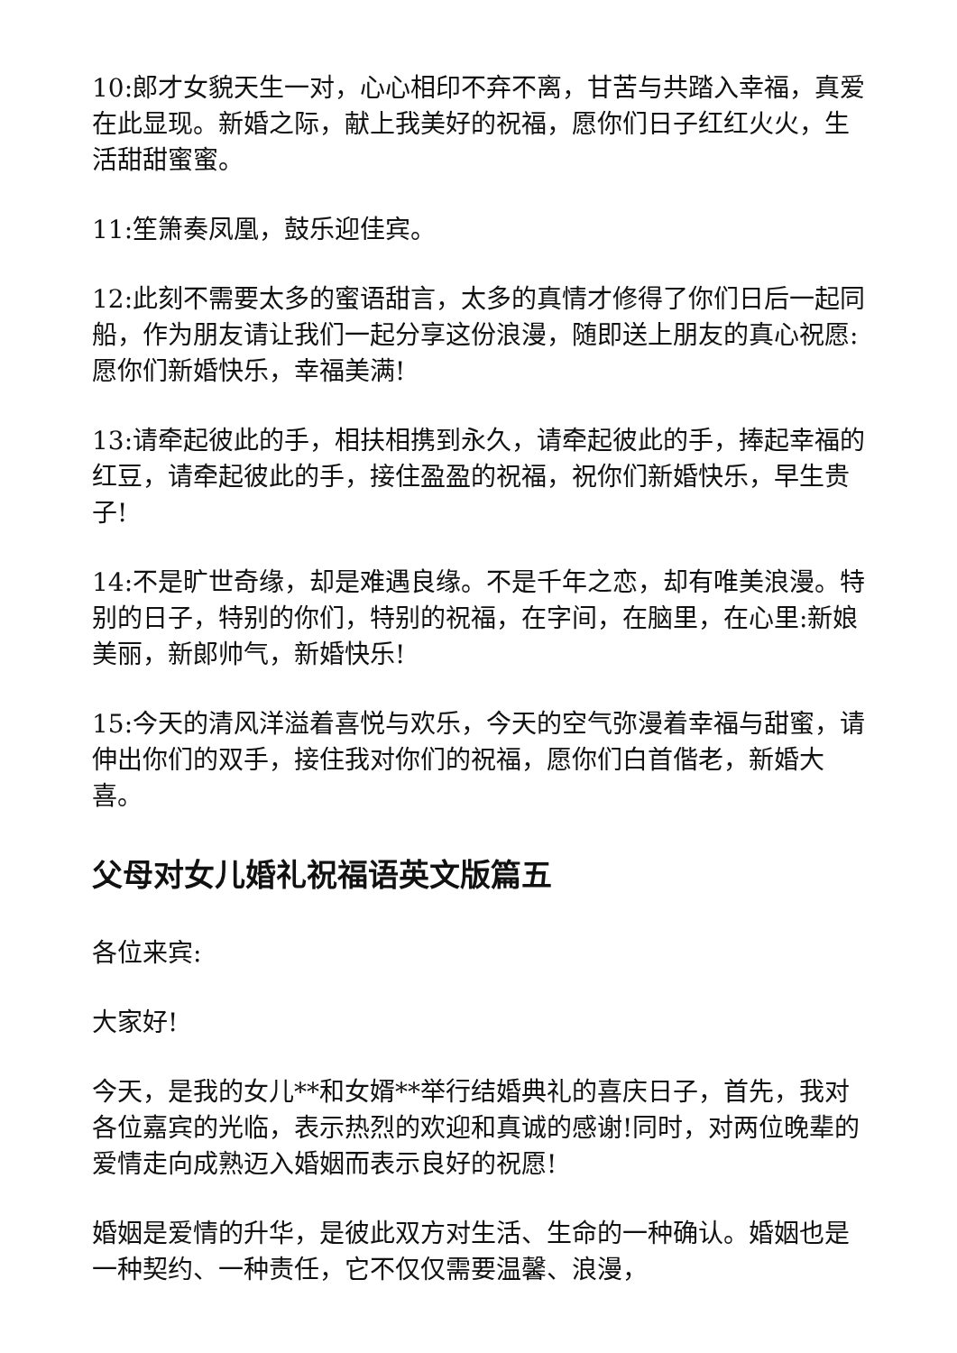10:郎才女貌天生一对，心心相印不弃不离，甘苦与共踏入幸福，真爱在此显现。新婚之际，献上我美好的祝福，愿你们日子红红火火，生活甜甜蜜蜜。
11:笙箫奏凤凰，鼓乐迎佳宾。
12:此刻不需要太多的蜜语甜言，太多的真情才修得了你们日后一起同船，作为朋友请让我们一起分享这份浪漫，随即送上朋友的真心祝愿:愿你们新婚快乐，幸福美满!
13:请牵起彼此的手，相扶相携到永久，请牵起彼此的手，捧起幸福的红豆，请牵起彼此的手，接住盈盈的祝福，祝你们新婚快乐，早生贵子!
14:不是旷世奇缘，却是难遇良缘。不是千年之恋，却有唯美浪漫。特别的日子，特别的你们，特别的祝福，在字间，在脑里，在心里:新娘美丽，新郎帅气，新婚快乐!
15:今天的清风洋溢着喜悦与欢乐，今天的空气弥漫着幸福与甜蜜，请伸出你们的双手，接住我对你们的祝福，愿你们白首偕老，新婚大喜。
父母对女儿婚礼祝福语英文版篇五
各位来宾:
大家好!
今天，是我的女儿**和女婿**举行结婚典礼的喜庆日子，首先，我对各位嘉宾的光临，表示热烈的欢迎和真诚的感谢!同时，对两位晚辈的爱情走向成熟迈入婚姻而表示良好的祝愿!
婚姻是爱情的升华，是彼此双方对生活、生命的一种确认。婚姻也是一种契约、一种责任，它不仅仅需要温馨、浪漫，